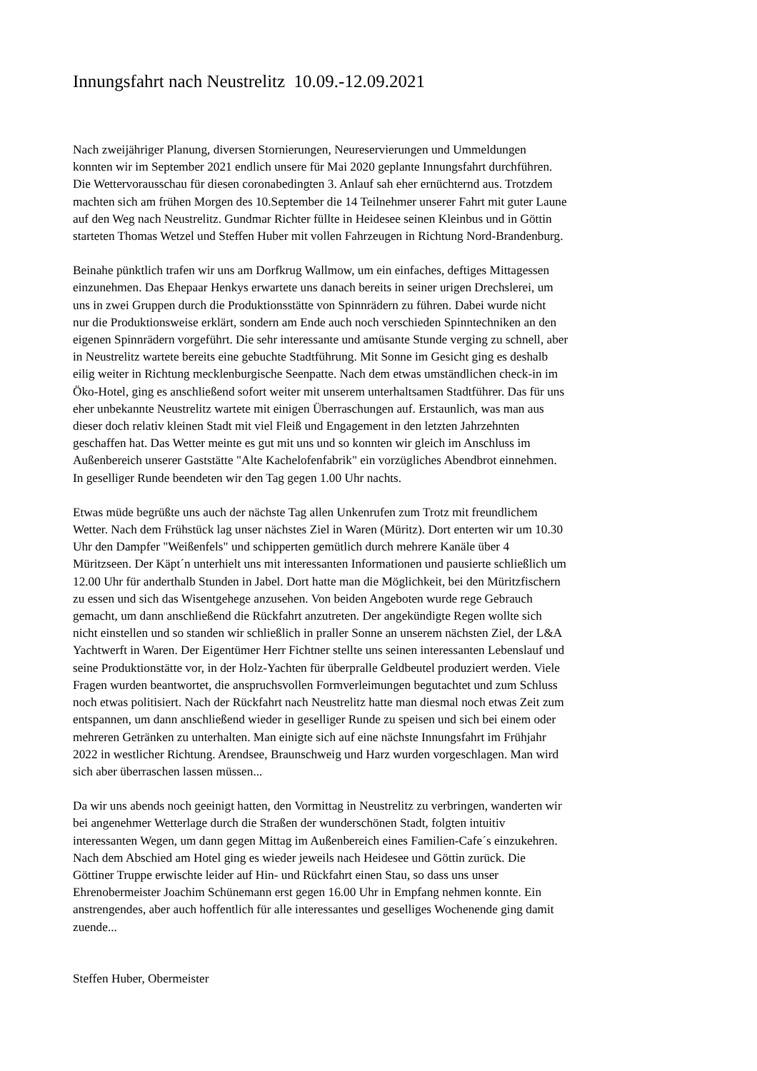Innungsfahrt nach Neustrelitz 10.09.-12.09.2021
Nach zweijähriger Planung, diversen Stornierungen, Neureservierungen und Ummeldungen konnten wir im September 2021 endlich unsere für Mai 2020 geplante Innungsfahrt durchführen. Die Wettervorausschau für diesen coronabedingten 3. Anlauf sah eher ernüchternd aus. Trotzdem machten sich am frühen Morgen des 10.September die 14 Teilnehmer unserer Fahrt mit guter Laune auf den Weg nach Neustrelitz. Gundmar Richter füllte in Heidesee seinen Kleinbus und in Göttin starteten Thomas Wetzel und Steffen Huber mit vollen Fahrzeugen in Richtung Nord-Brandenburg.
Beinahe pünktlich trafen wir uns am Dorfkrug Wallmow, um ein einfaches, deftiges Mittagessen einzunehmen. Das Ehepaar Henkys erwartete uns danach bereits in seiner urigen Drechslerei, um uns in zwei Gruppen durch die Produktionsstätte von Spinnrädern zu führen. Dabei wurde nicht nur die Produktionsweise erklärt, sondern am Ende auch noch verschieden Spinntechniken an den eigenen Spinnrädern vorgeführt. Die sehr interessante und amüsante Stunde verging zu schnell, aber in Neustrelitz wartete bereits eine gebuchte Stadtführung. Mit Sonne im Gesicht ging es deshalb eilig weiter in Richtung mecklenburgische Seenpatte. Nach dem etwas umständlichen check-in im Öko-Hotel, ging es anschließend sofort weiter mit unserem unterhaltsamen Stadtführer. Das für uns eher unbekannte Neustrelitz wartete mit einigen Überraschungen auf. Erstaunlich, was man aus dieser doch relativ kleinen Stadt mit viel Fleiß und Engagement in den letzten Jahrzehnten geschaffen hat. Das Wetter meinte es gut mit uns und so konnten wir gleich im Anschluss im Außenbereich unserer Gaststätte "Alte Kachelofenfabrik" ein vorzügliches Abendbrot einnehmen. In geselliger Runde beendeten wir den Tag gegen 1.00 Uhr nachts.
Etwas müde begrüßte uns auch der nächste Tag allen Unkenrufen zum Trotz mit freundlichem Wetter. Nach dem Frühstück lag unser nächstes Ziel in Waren (Müritz). Dort enterten wir um 10.30 Uhr den Dampfer "Weißenfels" und schipperten gemütlich durch mehrere Kanäle über 4 Müritzseen. Der Käpt´n unterhielt uns mit interessanten Informationen und pausierte schließlich um 12.00 Uhr für anderthalb Stunden in Jabel. Dort hatte man die Möglichkeit, bei den Müritzfischern zu essen und sich das Wisentgehege anzusehen. Von beiden Angeboten wurde rege Gebrauch gemacht, um dann anschließend die Rückfahrt anzutreten. Der angekündigte Regen wollte sich nicht einstellen und so standen wir schließlich in praller Sonne an unserem nächsten Ziel, der L&A Yachtwerft in Waren. Der Eigentümer Herr Fichtner stellte uns seinen interessanten Lebenslauf und seine Produktionstätte vor, in der Holz-Yachten für überpralle Geldbeutel produziert werden. Viele Fragen wurden beantwortet, die anspruchsvollen Formverleimungen begutachtet und zum Schluss noch etwas politisiert. Nach der Rückfahrt nach Neustrelitz hatte man diesmal noch etwas Zeit zum entspannen, um dann anschließend wieder in geselliger Runde zu speisen und sich bei einem oder mehreren Getränken zu unterhalten. Man einigte sich auf eine nächste Innungsfahrt im Frühjahr 2022 in westlicher Richtung. Arendsee, Braunschweig und Harz wurden vorgeschlagen. Man wird sich aber überraschen lassen müssen...
Da wir uns abends noch geeinigt hatten, den Vormittag in Neustrelitz zu verbringen, wanderten wir bei angenehmer Wetterlage durch die Straßen der wunderschönen Stadt, folgten intuitiv interessanten Wegen, um dann gegen Mittag im Außenbereich eines Familien-Cafe´s einzukehren. Nach dem Abschied am Hotel ging es wieder jeweils nach Heidesee und Göttin zurück. Die Göttiner Truppe erwischte leider auf Hin- und Rückfahrt einen Stau, so dass uns unser Ehrenobermeister Joachim Schünemann erst gegen 16.00 Uhr in Empfang nehmen konnte. Ein anstrengendes, aber auch hoffentlich für alle interessantes und geselliges Wochenende ging damit zuende...
Steffen Huber, Obermeister